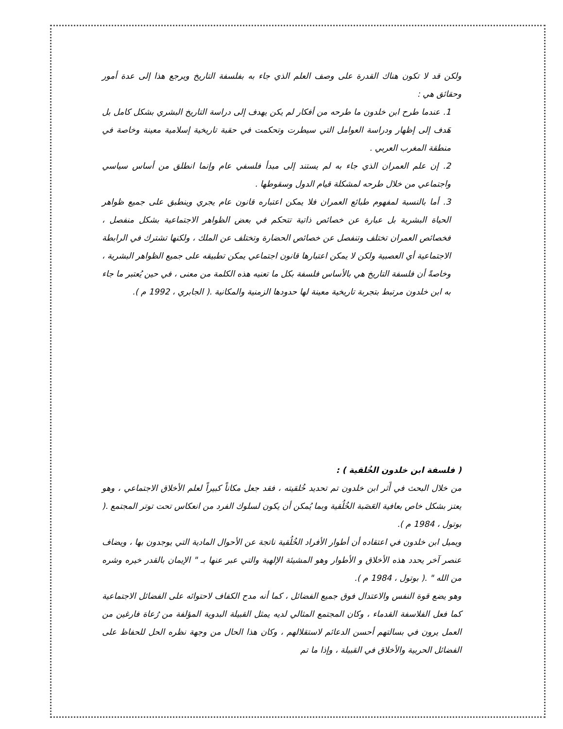ولكن قد لا تكون هناك القدرة على وصف العلم الذي جاء به بفلسفة التاريخ ويرجع هذا إلى عدة أمور وحقائق هي :
1. عندما طرح ابن خلدون ما طرحه من أفكار لم يكن يهدف إلى دراسة التاريخ البشري بشكل كامل بل هَدف إلى إظهار ودراسة العوامل التي سيطرت وتحكمت في حقبة تاريخية إسلامية معينة وخاصة في منطقة المغرب العربي .
2. إن علم العمران الذي جاء به لم يستند إلى مبدأ فلسفي عام وإنما انطلق من أساس سياسي واجتماعي من خلال طرحه لمشكلة قيام الدول وسقوطها .
3. أما بالنسبة لمفهوم طبائع العمران فلا يمكن اعتباره قانون عام يجري وينطبق على جميع ظواهر الحياة البشرية بل عبارة عن خصائص ذاتية تتحكم في بعض الظواهر الاجتماعية بشكل منفصل ، فخصائص العمران تختلف وتنفصل عن خصائص الحضارة وتختلف عن الملك ، ولكنها تشترك في الرابطة الاجتماعية أي العصبية ولكن لا يمكن اعتبارها قانون اجتماعي يمكن تطبيقه على جميع الظواهر البشرية ، وخاصةً أن فلسفة التاريخ هي بالأساس فلسفة بكل ما تعنيه هذه الكلمة من معنى ، في حين يُعتبر ما جاء به ابن خلدون مرتبط بتجربة تاريخية معينة لها حدودها الزمنية والمكانية .( الجابري ، 1992 م ).
( فلسفة ابن خلدون الخُلقية ) :
من خلال البحث في أَثر ابن خلدون تم تحديد خُلقيته ، فقد جعل مكاناً كبيراً لعلم الأخلاق الاجتماعي ، وهو يعتز بشكل خاص بعافية العَصَبة الخُلُقية وبما يُمكن أن يكون لسلوك الفرد من انعكاس تحت توتر المجتمع .( بوتول ، 1984 م ).
ويميل ابن خلدون في اعتقاده أن أطوار الأفراد الخُلُقية ناتجة عن الأحوال المادية التي يوجدون بها ، ويضاف عنصر آخر يحدد هذه الأخلاق و الأطوار وهو المشيئة الإلهية والتي عبر عنها بـ " الإيمان بالقدر خيره وشره من الله " .( بوتول ، 1984 م ).
وهو يضع قوة النفس والاعتدال فوق جميع الفضائل ، كما أنه مدح الكفاف لاحتوائه على الفضائل الاجتماعية كما فعل الفلاسفة القدماء ، وكان المجتمع المثالي لديه يمثل القبيلة البدوية المؤلفة من رُعاة فارغين من العمل يرون في بسالتهم أحسن الدعائم لاستقلالهم ، وكان هذا الحال من وجهة نظره الحل للحفاظ على الفضائل الحربية والأخلاق في القبيلة ، وإذا ما تم